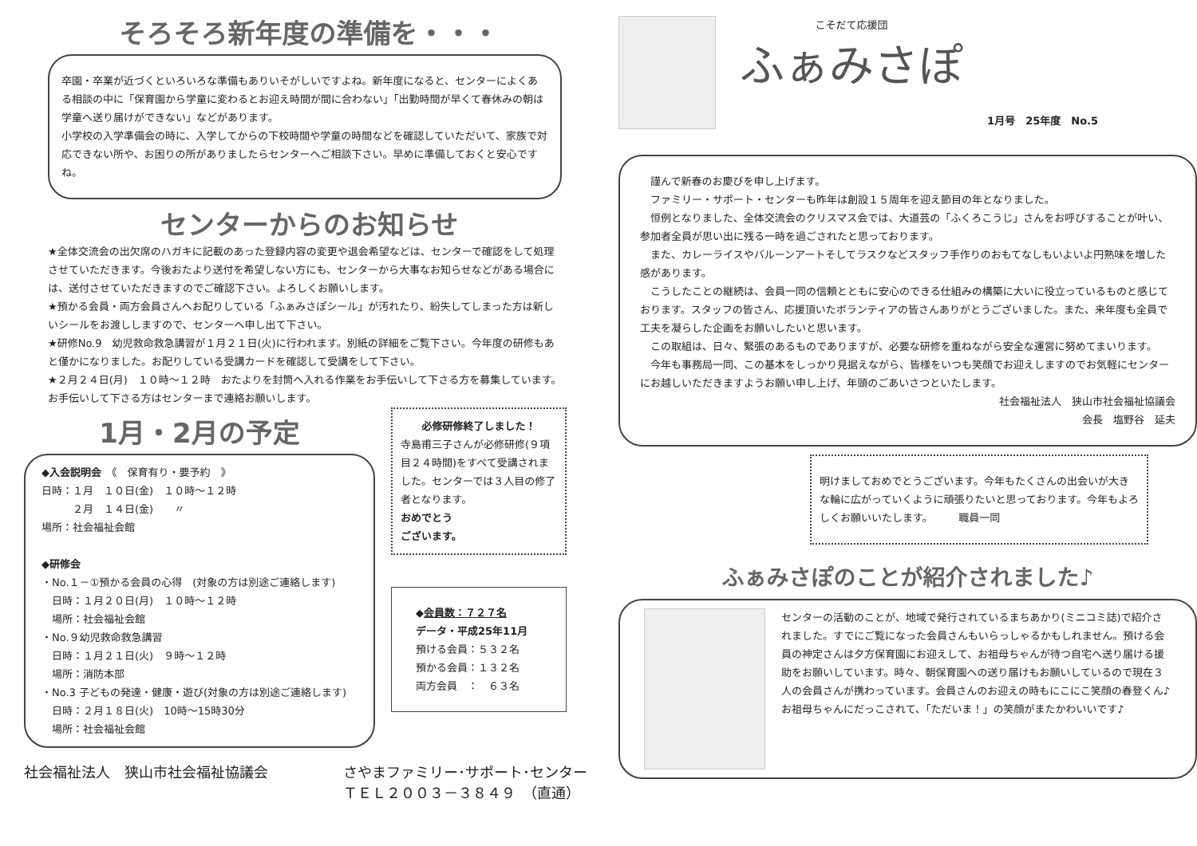そろそろ新年度の準備を・・・
卒園・卒業が近づくといろいろな準備もありいそがしいですよね。新年度になると、センターによくある相談の中に「保育園から学童に変わるとお迎え時間が間に合わない」「出勤時間が早くて春休みの朝は学童へ送り届けができない」などがあります。
小学校の入学準備会の時に、入学してからの下校時間や学童の時間などを確認していただいて、家族で対応できない所や、お困りの所がありましたらセンターへご相談下さい。早めに準備しておくと安心ですね。
センターからのお知らせ
★全体交流会の出欠席のハガキに記載のあった登録内容の変更や退会希望などは、センターで確認をして処理させていただきます。今後おたより送付を希望しない方にも、センターから大事なお知らせなどがある場合には、送付させていただきますのでご確認下さい。よろしくお願いします。
★預かる会員・両方会員さんへお配りしている「ふぁみさぽシール」が汚れたり、紛失してしまった方は新しいシールをお渡ししますので、センターへ申し出て下さい。
★研修No.9　幼児救命救急講習が１月２１日(火)に行われます。別紙の詳細をご覧下さい。今年度の研修もあと僅かになりました。お配りしている受講カードを確認して受講をして下さい。
★２月２４日(月)　１０時～１２時　おたよりを封筒へ入れる作業をお手伝いして下さる方を募集しています。お手伝いして下さる方はセンターまで連絡お願いします。
1月・2月の予定
◆入会説明会　《　保育有り・要予約　》
日時：１月　１０日(金)　１０時～１２時
　　　２月　１４日(金)　　〃
場所：社会福祉会館
◆研修会
・No.１－①預かる会員の心得　(対象の方は別途ご連絡します)
　日時：１月２０日(月)　１０時～１２時
　場所：社会福祉会館
・No.９幼児救命救急講習
　日時：１月２１日(火)　９時～１２時
　場所：消防本部
・No.3 子どもの発達・健康・遊び(対象の方は別途ご連絡します)
　日時：２月１８日(火)　10時～15時30分
　場所：社会福祉会館
必修研修終了しました！
寺島甫三子さんが必修研修(９項目２４時間)をすべて受講されました。センターでは３人目の修了者となります。
おめでとう
ございます。
◆会員数：７２７名
データ・平成25年11月
預ける会員：５３２名
預かる会員：１３２名
両方会員　：　６３名
社会福祉法人　狭山市社会福祉協議会 さやまファミリー･サポート･センター
ＴＥＬ２００３－３８４９　（直通）
こそだて応援団
ふぁみさぽ
1月号　25年度　No.5
　謹んで新春のお慶びを申し上げます。
　ファミリー・サポート・センターも昨年は創設１５周年を迎え節目の年となりました。
　恒例となりました、全体交流会のクリスマス会では、大道芸の「ふくろこうじ」さんをお呼びすることが叶い、参加者全員が思い出に残る一時を過ごされたと思っております。
　また、カレーライスやバルーンアートそしてラスクなどスタッフ手作りのおもてなしもいよいよ円熟味を増した感があります。
　こうしたことの継続は、会員一同の信頼とともに安心のできる仕組みの構築に大いに役立っているものと感じております。スタッフの皆さん、応援頂いたボランティアの皆さんありがとうございました。また、来年度も全員で工夫を凝らした企画をお願いしたいと思います。
　この取組は、日々、緊張のあるものでありますが、必要な研修を重ねながら安全な運営に努めてまいります。
　今年も事務局一同、この基本をしっかり見据えながら、皆様をいつも笑顔でお迎えしますのでお気軽にセンターにお越しいただきますようお願い申し上げ、年頭のごあいさつといたします。
社会福祉法人　狭山市社会福祉協議会
会長　塩野谷　延夫
明けましておめでとうございます。今年もたくさんの出会いが大きな輪に広がっていくように頑張りたいと思っております。今年もよろしくお願いいたします。　　　職員一同
ふぁみさぽのことが紹介されました♪
センターの活動のことが、地域で発行されているまちあかり(ミニコミ誌)で紹介されました。すでにご覧になった会員さんもいらっしゃるかもしれません。預ける会員の神定さんは夕方保育園にお迎えして、お祖母ちゃんが待つ自宅へ送り届ける援助をお願いしています。時々、朝保育園への送り届けもお願いしているので現在３人の会員さんが携わっています。会員さんのお迎えの時もにこにこ笑顔の春登くん♪お祖母ちゃんにだっこされて、「ただいま！」の笑顔がまたかわいいです♪